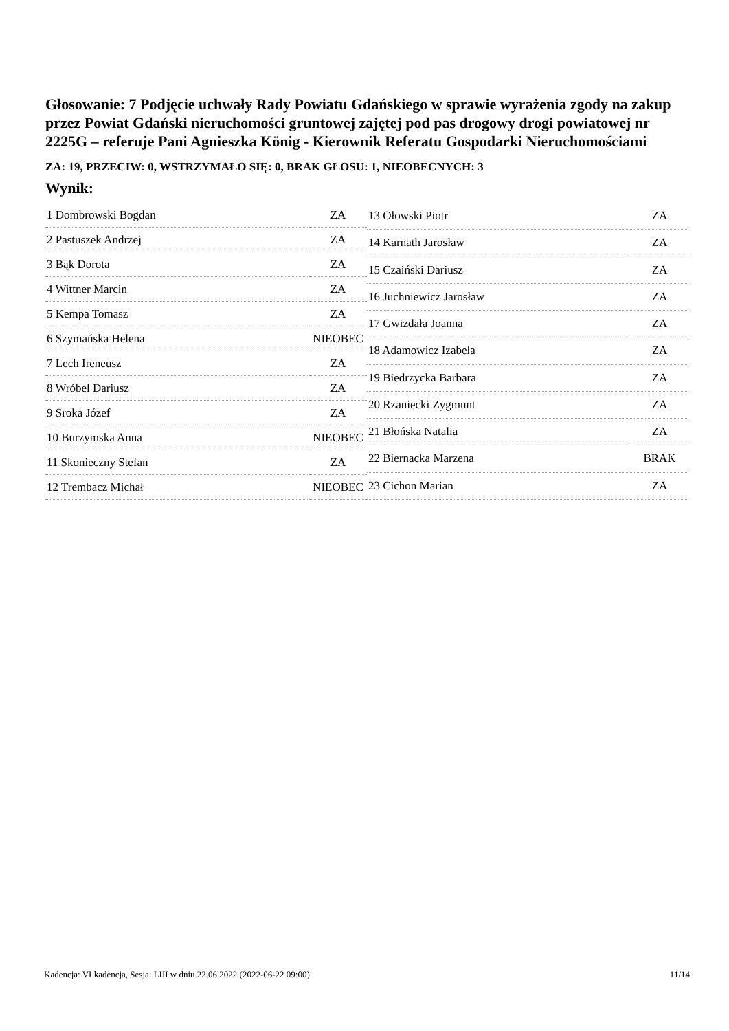Głosowanie: 7 Podjęcie uchwały Rady Powiatu Gdańskiego w sprawie wyrażenia zgody na zakup przez Powiat Gdański nieruchomości gruntowej zajętej pod pas drogowy drogi powiatowej nr 2225G – referuje Pani Agnieszka König - Kierownik Referatu Gospodarki Nieruchomościami
ZA: 19, PRZECIW: 0, WSTRZYMAŁO SIĘ: 0, BRAK GŁOSU: 1, NIEOBECNYCH: 3
Wynik:
| 1 Dombrowski Bogdan | ZA |
| 2 Pastuszek Andrzej | ZA |
| 3 Bąk Dorota | ZA |
| 4 Wittner Marcin | ZA |
| 5 Kempa Tomasz | ZA |
| 6 Szymańska Helena | NIEOBEC |
| 7 Lech Ireneusz | ZA |
| 8 Wróbel Dariusz | ZA |
| 9 Sroka Józef | ZA |
| 10 Burzymska Anna | NIEOBEC |
| 11 Skonieczny Stefan | ZA |
| 12 Trembacz Michał | NIEOBEC |
| 13 Ołowski Piotr | ZA |
| 14 Karnath Jarosław | ZA |
| 15 Czaiński Dariusz | ZA |
| 16 Juchniewicz Jarosław | ZA |
| 17 Gwizdała Joanna | ZA |
| 18 Adamowicz Izabela | ZA |
| 19 Biedrzycka Barbara | ZA |
| 20 Rzaniecki Zygmunt | ZA |
| 21 Błońska Natalia | ZA |
| 22 Biernacka Marzena | BRAK |
| 23 Cichon Marian | ZA |
Kadencja: VI kadencja, Sesja: LIII w dniu 22.06.2022 (2022-06-22 09:00) 11/14